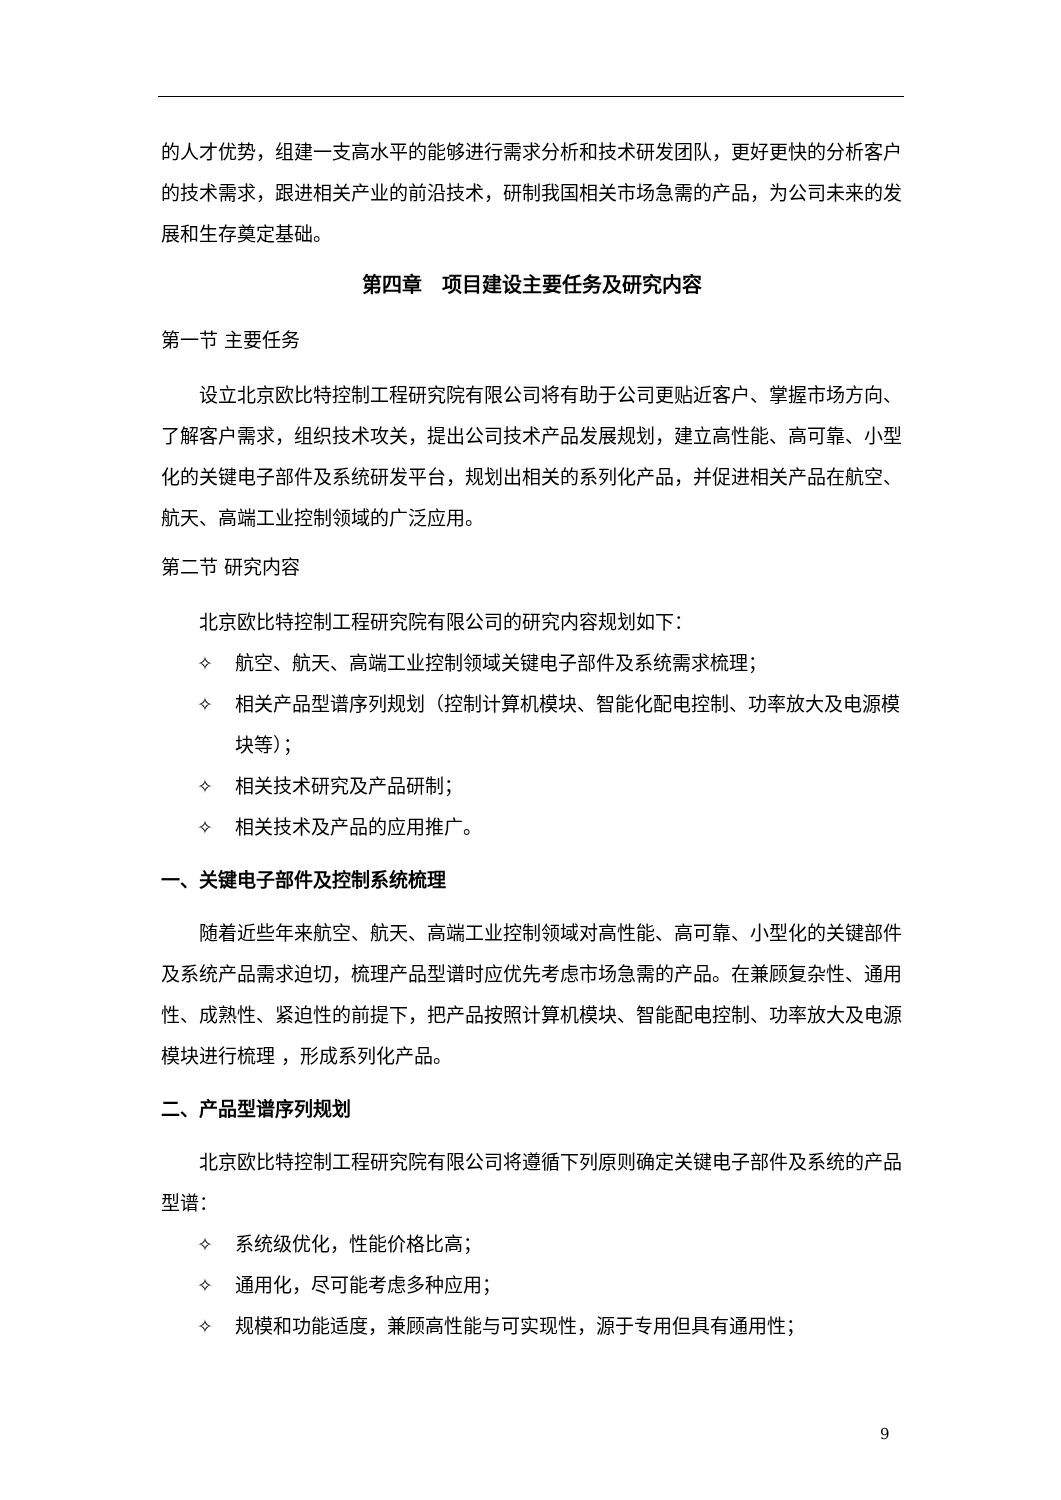的人才优势，组建一支高水平的能够进行需求分析和技术研发团队，更好更快的分析客户的技术需求，跟进相关产业的前沿技术，研制我国相关市场急需的产品，为公司未来的发展和生存奠定基础。
第四章　项目建设主要任务及研究内容
第一节 主要任务
设立北京欧比特控制工程研究院有限公司将有助于公司更贴近客户、掌握市场方向、了解客户需求，组织技术攻关，提出公司技术产品发展规划，建立高性能、高可靠、小型化的关键电子部件及系统研发平台，规划出相关的系列化产品，并促进相关产品在航空、航天、高端工业控制领域的广泛应用。
第二节 研究内容
北京欧比特控制工程研究院有限公司的研究内容规划如下：
✧ 航空、航天、高端工业控制领域关键电子部件及系统需求梳理；
✧ 相关产品型谱序列规划（控制计算机模块、智能化配电控制、功率放大及电源模块等）；
✧ 相关技术研究及产品研制；
✧ 相关技术及产品的应用推广。
一、关键电子部件及控制系统梳理
随着近些年来航空、航天、高端工业控制领域对高性能、高可靠、小型化的关键部件及系统产品需求迫切，梳理产品型谱时应优先考虑市场急需的产品。在兼顾复杂性、通用性、成熟性、紧迫性的前提下，把产品按照计算机模块、智能配电控制、功率放大及电源模块进行梳理 ，形成系列化产品。
二、产品型谱序列规划
北京欧比特控制工程研究院有限公司将遵循下列原则确定关键电子部件及系统的产品型谱：
✧ 系统级优化，性能价格比高；
✧ 通用化，尽可能考虑多种应用；
✧ 规模和功能适度，兼顾高性能与可实现性，源于专用但具有通用性；
9